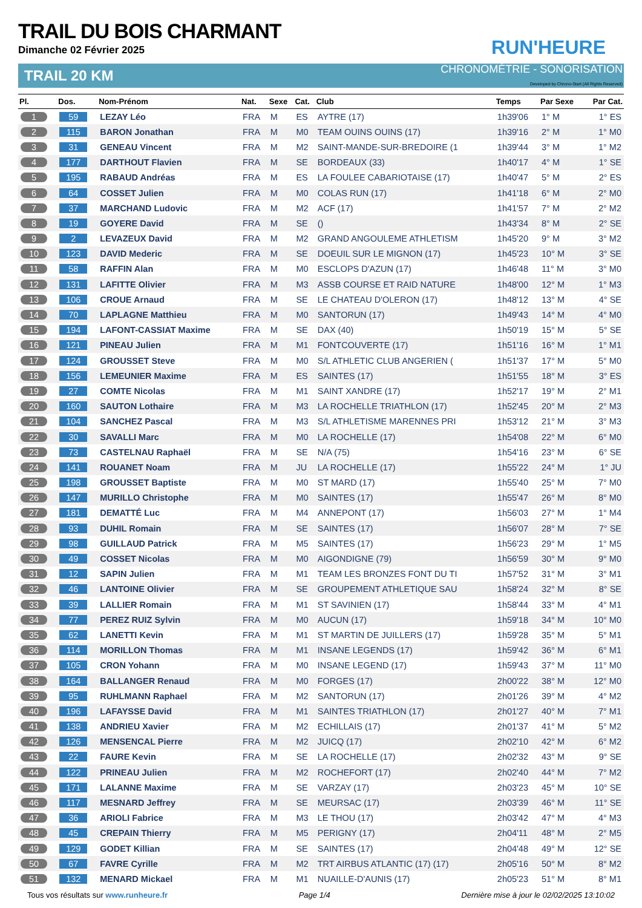RUN'HEURE
TRAIL DU BOIS CHARMANT
Dimanche 02 Février 2025
TRAIL 20 KM CHRONOMÉTRIE - SONORISATION
Developed by Chrono-Start (All Rights Reserved)
| Pl. | Dos. | Nom-Prénom | Nat. | Sexe | Cat. | Club | Temps | Par Sexe | Par Cat. |
| --- | --- | --- | --- | --- | --- | --- | --- | --- | --- |
| 1 | 59 | LEZAY Léo | FRA | M | ES | AYTRE (17) | 1h39'06 | 1° M | 1° ES |
| 2 | 115 | BARON Jonathan | FRA | M | M0 | TEAM OUINS OUINS (17) | 1h39'16 | 2° M | 1° M0 |
| 3 | 31 | GENEAU Vincent | FRA | M | M2 | SAINT-MANDE-SUR-BREDOIRE (1 | 1h39'44 | 3° M | 1° M2 |
| 4 | 177 | DARTHOUT Flavien | FRA | M | SE | BORDEAUX (33) | 1h40'17 | 4° M | 1° SE |
| 5 | 195 | RABAUD Andréas | FRA | M | ES | LA FOULEE CABARIOTAISE (17) | 1h40'47 | 5° M | 2° ES |
| 6 | 64 | COSSET Julien | FRA | M | M0 | COLAS RUN (17) | 1h41'18 | 6° M | 2° M0 |
| 7 | 37 | MARCHAND Ludovic | FRA | M | M2 | ACF (17) | 1h41'57 | 7° M | 2° M2 |
| 8 | 19 | GOYERE David | FRA | M | SE | () | 1h43'34 | 8° M | 2° SE |
| 9 | 2 | LEVAZEUX David | FRA | M | M2 | GRAND ANGOULEME ATHLETISM | 1h45'20 | 9° M | 3° M2 |
| 10 | 123 | DAVID Mederic | FRA | M | SE | DOEUIL SUR LE MIGNON (17) | 1h45'23 | 10° M | 3° SE |
| 11 | 58 | RAFFIN Alan | FRA | M | M0 | ESCLOPS D'AZUN (17) | 1h46'48 | 11° M | 3° M0 |
| 12 | 131 | LAFITTE Olivier | FRA | M | M3 | ASSB COURSE ET RAID NATURE | 1h48'00 | 12° M | 1° M3 |
| 13 | 106 | CROUE Arnaud | FRA | M | SE | LE CHATEAU D'OLERON (17) | 1h48'12 | 13° M | 4° SE |
| 14 | 70 | LAPLAGNE Matthieu | FRA | M | M0 | SANTORUN (17) | 1h49'43 | 14° M | 4° M0 |
| 15 | 194 | LAFONT-CASSIAT Maxime | FRA | M | SE | DAX (40) | 1h50'19 | 15° M | 5° SE |
| 16 | 121 | PINEAU Julien | FRA | M | M1 | FONTCOUVERTE (17) | 1h51'16 | 16° M | 1° M1 |
| 17 | 124 | GROUSSET Steve | FRA | M | M0 | S/L ATHLETIC CLUB ANGERIEN ( | 1h51'37 | 17° M | 5° M0 |
| 18 | 156 | LEMEUNIER Maxime | FRA | M | ES | SAINTES (17) | 1h51'55 | 18° M | 3° ES |
| 19 | 27 | COMTE Nicolas | FRA | M | M1 | SAINT XANDRE (17) | 1h52'17 | 19° M | 2° M1 |
| 20 | 160 | SAUTON Lothaire | FRA | M | M3 | LA ROCHELLE TRIATHLON (17) | 1h52'45 | 20° M | 2° M3 |
| 21 | 104 | SANCHEZ Pascal | FRA | M | M3 | S/L ATHLETISME MARENNES PRI | 1h53'12 | 21° M | 3° M3 |
| 22 | 30 | SAVALLI Marc | FRA | M | M0 | LA ROCHELLE (17) | 1h54'08 | 22° M | 6° M0 |
| 23 | 73 | CASTELNAU Raphaël | FRA | M | SE | N/A (75) | 1h54'16 | 23° M | 6° SE |
| 24 | 141 | ROUANET Noam | FRA | M | JU | LA ROCHELLE (17) | 1h55'22 | 24° M | 1° JU |
| 25 | 198 | GROUSSET Baptiste | FRA | M | M0 | ST MARD (17) | 1h55'40 | 25° M | 7° M0 |
| 26 | 147 | MURILLO Christophe | FRA | M | M0 | SAINTES (17) | 1h55'47 | 26° M | 8° M0 |
| 27 | 181 | DEMATTÉ Luc | FRA | M | M4 | ANNEPONT (17) | 1h56'03 | 27° M | 1° M4 |
| 28 | 93 | DUHIL Romain | FRA | M | SE | SAINTES (17) | 1h56'07 | 28° M | 7° SE |
| 29 | 98 | GUILLAUD Patrick | FRA | M | M5 | SAINTES (17) | 1h56'23 | 29° M | 1° M5 |
| 30 | 49 | COSSET Nicolas | FRA | M | M0 | AIGONDIGNE (79) | 1h56'59 | 30° M | 9° M0 |
| 31 | 12 | SAPIN Julien | FRA | M | M1 | TEAM LES BRONZES FONT DU TI | 1h57'52 | 31° M | 3° M1 |
| 32 | 46 | LANTOINE Olivier | FRA | M | SE | GROUPEMENT ATHLETIQUE SAU | 1h58'24 | 32° M | 8° SE |
| 33 | 39 | LALLIER Romain | FRA | M | M1 | ST SAVINIEN (17) | 1h58'44 | 33° M | 4° M1 |
| 34 | 77 | PEREZ RUIZ Sylvin | FRA | M | M0 | AUCUN (17) | 1h59'18 | 34° M | 10° M0 |
| 35 | 62 | LANETTI Kevin | FRA | M | M1 | ST MARTIN DE JUILLERS (17) | 1h59'28 | 35° M | 5° M1 |
| 36 | 114 | MORILLON Thomas | FRA | M | M1 | INSANE LEGENDS (17) | 1h59'42 | 36° M | 6° M1 |
| 37 | 105 | CRON Yohann | FRA | M | M0 | INSANE LEGEND (17) | 1h59'43 | 37° M | 11° M0 |
| 38 | 164 | BALLANGER Renaud | FRA | M | M0 | FORGES (17) | 2h00'22 | 38° M | 12° M0 |
| 39 | 95 | RUHLMANN Raphael | FRA | M | M2 | SANTORUN (17) | 2h01'26 | 39° M | 4° M2 |
| 40 | 196 | LAFAYSSE David | FRA | M | M1 | SAINTES TRIATHLON (17) | 2h01'27 | 40° M | 7° M1 |
| 41 | 138 | ANDRIEU Xavier | FRA | M | M2 | ECHILLAIS (17) | 2h01'37 | 41° M | 5° M2 |
| 42 | 126 | MENSENCAL Pierre | FRA | M | M2 | JUICQ (17) | 2h02'10 | 42° M | 6° M2 |
| 43 | 22 | FAURE Kevin | FRA | M | SE | LA ROCHELLE (17) | 2h02'32 | 43° M | 9° SE |
| 44 | 122 | PRINEAU Julien | FRA | M | M2 | ROCHEFORT (17) | 2h02'40 | 44° M | 7° M2 |
| 45 | 171 | LALANNE Maxime | FRA | M | SE | VARZAY (17) | 2h03'23 | 45° M | 10° SE |
| 46 | 117 | MESNARD Jeffrey | FRA | M | SE | MEURSAC (17) | 2h03'39 | 46° M | 11° SE |
| 47 | 36 | ARIOLI Fabrice | FRA | M | M3 | LE THOU (17) | 2h03'42 | 47° M | 4° M3 |
| 48 | 45 | CREPAIN Thierry | FRA | M | M5 | PERIGNY (17) | 2h04'11 | 48° M | 2° M5 |
| 49 | 129 | GODET Killian | FRA | M | SE | SAINTES (17) | 2h04'48 | 49° M | 12° SE |
| 50 | 67 | FAVRE Cyrille | FRA | M | M2 | TRT AIRBUS ATLANTIC (17) (17) | 2h05'16 | 50° M | 8° M2 |
| 51 | 132 | MENARD Mickael | FRA | M | M1 | NUAILLE-D'AUNIS (17) | 2h05'23 | 51° M | 8° M1 |
Tous vos résultats sur www.runheure.fr Page 1/4 Dernière mise à jour le 02/02/2025 13:10:02